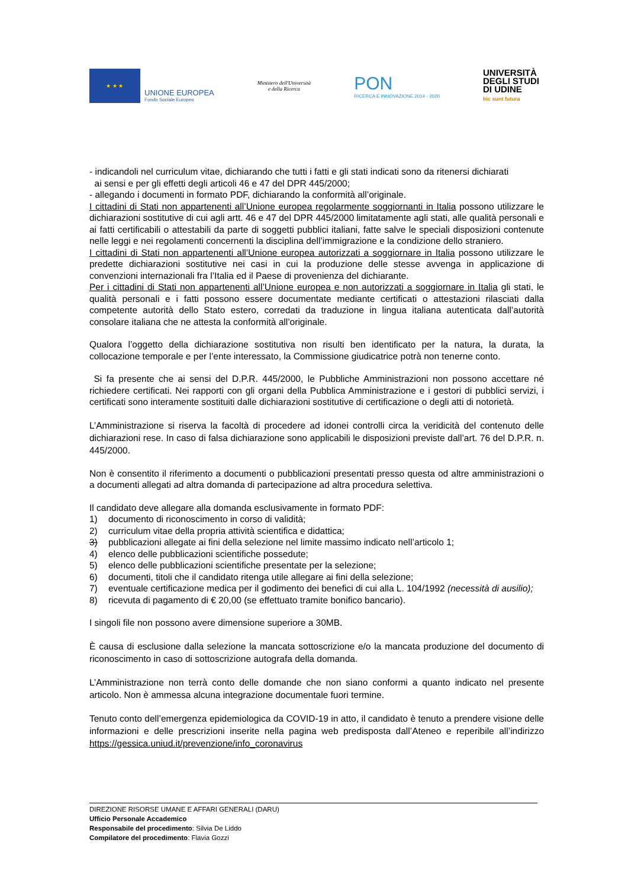★ ★ ★
UNIONE EUROPEA
Fondo Sociale Europeo
Ministero dell'Università
e della Ricerca
PON
RICERCA E INNOVAZIONE 2014 - 2020
UNIVERSITÀ
DEGLI STUDI
DI UDINE
hic sunt futura
- indicandoli nel curriculum vitae, dichiarando che tutti i fatti e gli stati indicati sono da ritenersi dichiarati
ai sensi e per gli effetti degli articoli 46 e 47 del DPR 445/2000;
- allegando i documenti in formato PDF, dichiarando la conformità all’originale.
I cittadini di Stati non appartenenti all’Unione europea regolarmente soggiornanti in Italia possono utilizzare le dichiarazioni sostitutive di cui agli artt. 46 e 47 del DPR 445/2000 limitatamente agli stati, alle qualità personali e ai fatti certificabili o attestabili da parte di soggetti pubblici italiani, fatte salve le speciali disposizioni contenute nelle leggi e nei regolamenti concernenti la disciplina dell’immigrazione e la condizione dello straniero.
I cittadini di Stati non appartenenti all’Unione europea autorizzati a soggiornare in Italia possono utilizzare le predette dichiarazioni sostitutive nei casi in cui la produzione delle stesse avvenga in applicazione di convenzioni internazionali fra l’Italia ed il Paese di provenienza del dichiarante.
Per i cittadini di Stati non appartenenti all’Unione europea e non autorizzati a soggiornare in Italia gli stati, le qualità personali e i fatti possono essere documentate mediante certificati o attestazioni rilasciati dalla competente autorità dello Stato estero, corredati da traduzione in lingua italiana autenticata dall’autorità consolare italiana che ne attesta la conformità all’originale.
Qualora l’oggetto della dichiarazione sostitutiva non risulti ben identificato per la natura, la durata, la collocazione temporale e per l’ente interessato, la Commissione giudicatrice potrà non tenerne conto.
Si fa presente che ai sensi del D.P.R. 445/2000, le Pubbliche Amministrazioni non possono accettare né richiedere certificati. Nei rapporti con gli organi della Pubblica Amministrazione e i gestori di pubblici servizi, i certificati sono interamente sostituiti dalle dichiarazioni sostitutive di certificazione o degli atti di notorietà.
L’Amministrazione si riserva la facoltà di procedere ad idonei controlli circa la veridicità del contenuto delle dichiarazioni rese. In caso di falsa dichiarazione sono applicabili le disposizioni previste dall’art. 76 del D.P.R. n. 445/2000.
Non è consentito il riferimento a documenti o pubblicazioni presentati presso questa od altre amministrazioni o a documenti allegati ad altra domanda di partecipazione ad altra procedura selettiva.
Il candidato deve allegare alla domanda esclusivamente in formato PDF:
1) documento di riconoscimento in corso di validità;
2) curriculum vitae della propria attività scientifica e didattica;
3) pubblicazioni allegate ai fini della selezione nel limite massimo indicato nell’articolo 1;
4) elenco delle pubblicazioni scientifiche possedute;
5) elenco delle pubblicazioni scientifiche presentate per la selezione;
6) documenti, titoli che il candidato ritenga utile allegare ai fini della selezione;
7) eventuale certificazione medica per il godimento dei benefici di cui alla L. 104/1992 (necessità di ausilio);
8) ricevuta di pagamento di € 20,00 (se effettuato tramite bonifico bancario).
I singoli file non possono avere dimensione superiore a 30MB.
È causa di esclusione dalla selezione la mancata sottoscrizione e/o la mancata produzione del documento di riconoscimento in caso di sottoscrizione autografa della domanda.
L’Amministrazione non terrà conto delle domande che non siano conformi a quanto indicato nel presente articolo. Non è ammessa alcuna integrazione documentale fuori termine.
Tenuto conto dell’emergenza epidemiologica da COVID-19 in atto, il candidato è tenuto a prendere visione delle informazioni e delle prescrizioni inserite nella pagina web predisposta dall’Ateneo e reperibile all’indirizzo https://gessica.uniud.it/prevenzione/info_coronavirus
DIREZIONE RISORSE UMANE E AFFARI GENERALI (DARU)
Ufficio Personale Accademico
Responsabile del procedimento: Silvia De Liddo
Compilatore del procedimento: Flavia Gozzi